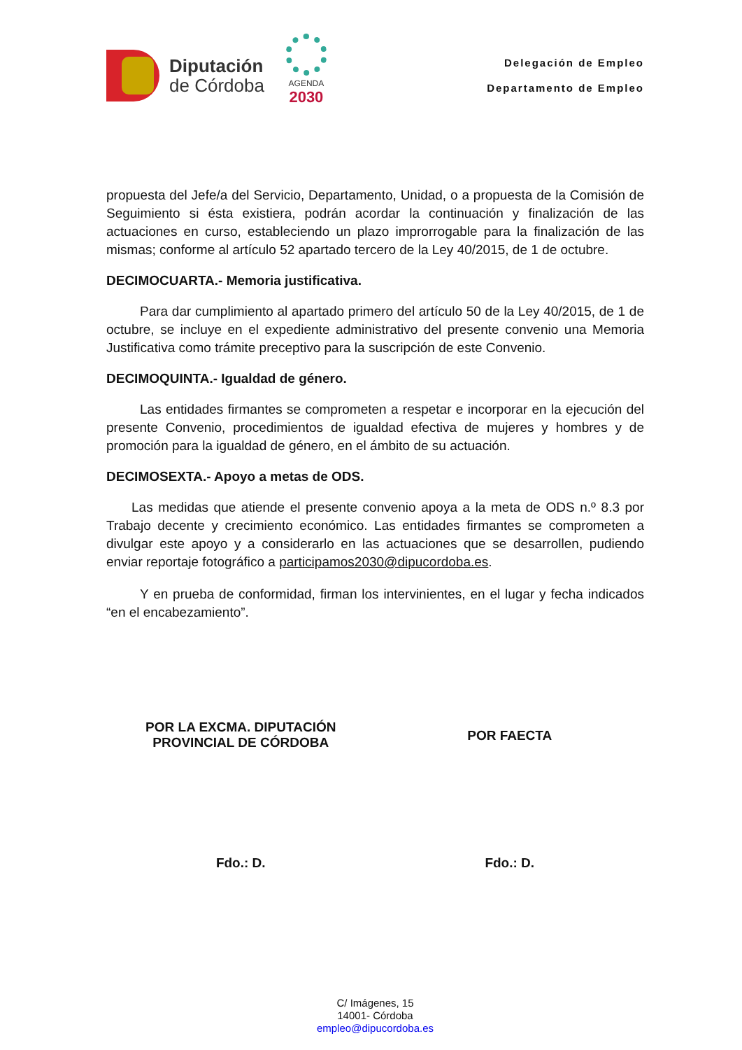Diputación
de Córdoba
AGENDA
2030
Delegación de Empleo
Departamento de Empleo
propuesta del Jefe/a del Servicio, Departamento, Unidad, o a propuesta de la Comisión de Seguimiento si ésta existiera, podrán acordar la continuación y finalización de las actuaciones en curso, estableciendo un plazo improrrogable para la finalización de las mismas; conforme al artículo 52 apartado tercero de la Ley 40/2015, de 1 de octubre.
DECIMOCUARTA.- Memoria justificativa.
Para dar cumplimiento al apartado primero del artículo 50 de la Ley 40/2015, de 1 de octubre, se incluye en el expediente administrativo del presente convenio una Memoria Justificativa como trámite preceptivo para la suscripción de este Convenio.
DECIMOQUINTA.- Igualdad de género.
Las entidades firmantes se comprometen a respetar e incorporar en la ejecución del presente Convenio, procedimientos de igualdad efectiva de mujeres y hombres y de promoción para la igualdad de género, en el ámbito de su actuación.
DECIMOSEXTA.- Apoyo a metas de ODS.
Las medidas que atiende el presente convenio apoya a la meta de ODS n.º 8.3 por Trabajo decente y crecimiento económico. Las entidades firmantes se comprometen a divulgar este apoyo y a considerarlo en las actuaciones que se desarrollen, pudiendo enviar reportaje fotográfico a participamos2030@dipucordoba.es.
Y en prueba de conformidad, firman los intervinientes, en el lugar y fecha indicados “en el encabezamiento”.
POR LA EXCMA. DIPUTACIÓN
PROVINCIAL DE CÓRDOBA
POR FAECTA
Fdo.: D. Fdo.: D.
C/ Imágenes, 15
14001- Córdoba
empleo@dipucordoba.es